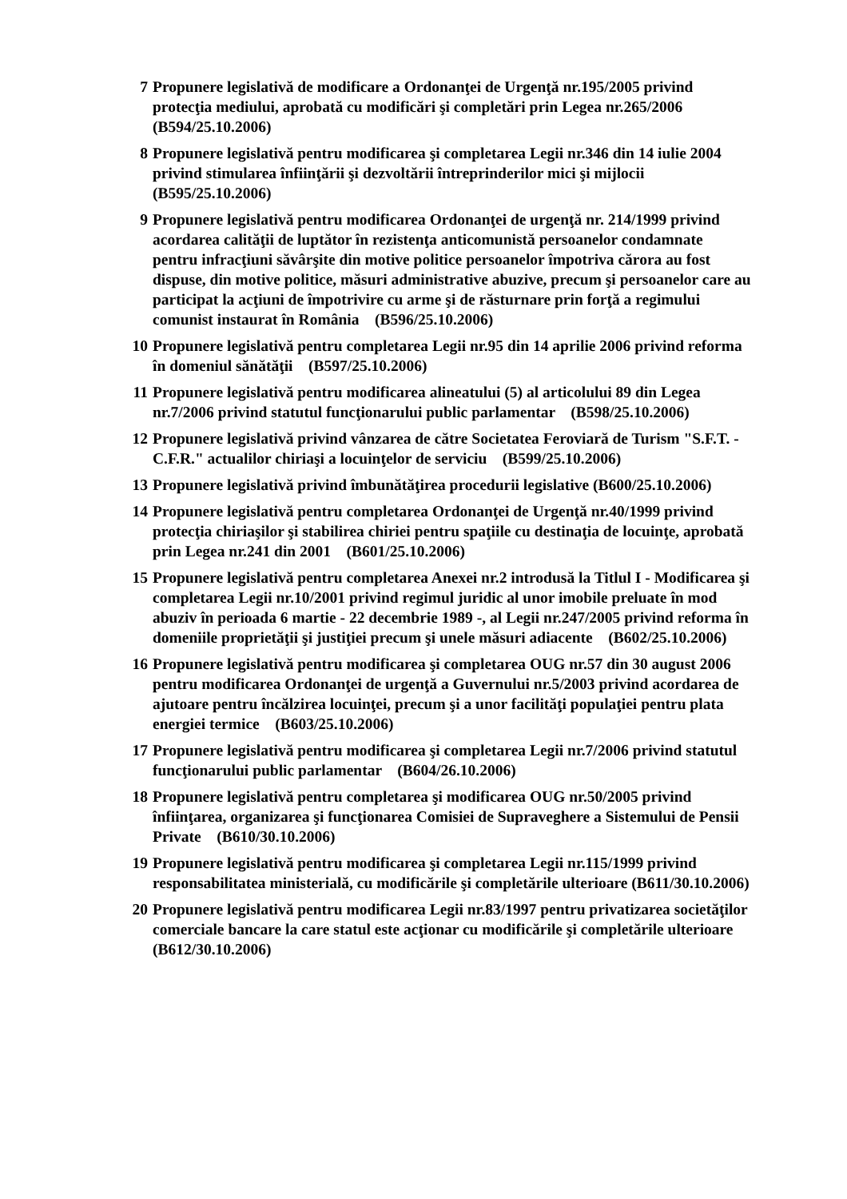7 Propunere legislativă de modificare a Ordonanţei de Urgenţă nr.195/2005 privind protecţia mediului, aprobată cu modificări şi completări prin Legea nr.265/2006 (B594/25.10.2006)
8 Propunere legislativă pentru modificarea şi completarea Legii nr.346 din 14 iulie 2004 privind stimularea înfiinţării şi dezvoltării întreprinderilor mici şi mijlocii (B595/25.10.2006)
9 Propunere legislativă pentru modificarea Ordonanţei de urgenţă nr. 214/1999 privind acordarea calităţii de luptător în rezistenţa anticomunistă persoanelor condamnate pentru infracţiuni săvârşite din motive politice persoanelor împotriva cărora au fost dispuse, din motive politice, măsuri administrative abuzive, precum şi persoanelor care au participat la acţiuni de împotrivire cu arme şi de răsturnare prin forţă a regimului comunist instaurat în România (B596/25.10.2006)
10 Propunere legislativă pentru completarea Legii nr.95 din 14 aprilie 2006 privind reforma în domeniul sănătăţii (B597/25.10.2006)
11 Propunere legislativă pentru modificarea alineatului (5) al articolului 89 din Legea nr.7/2006 privind statutul funcţionarului public parlamentar (B598/25.10.2006)
12 Propunere legislativă privind vânzarea de către Societatea Feroviară de Turism "S.F.T. - C.F.R." actualilor chiriaşi a locuinţelor de serviciu (B599/25.10.2006)
13 Propunere legislativă privind îmbunătăţirea procedurii legislative (B600/25.10.2006)
14 Propunere legislativă pentru completarea Ordonanţei de Urgenţă nr.40/1999 privind protecţia chiriaşilor şi stabilirea chiriei pentru spaţiile cu destinaţia de locuinţe, aprobată prin Legea nr.241 din 2001 (B601/25.10.2006)
15 Propunere legislativă pentru completarea Anexei nr.2 introdusă la Titlul I - Modificarea şi completarea Legii nr.10/2001 privind regimul juridic al unor imobile preluate în mod abuziv în perioada 6 martie - 22 decembrie 1989 -, al Legii nr.247/2005 privind reforma în domeniile proprietăţii şi justiţiei precum şi unele măsuri adiacente (B602/25.10.2006)
16 Propunere legislativă pentru modificarea şi completarea OUG nr.57 din 30 august 2006 pentru modificarea Ordonanţei de urgenţă a Guvernului nr.5/2003 privind acordarea de ajutoare pentru încălzirea locuinţei, precum şi a unor facilităţi populaţiei pentru plata energiei termice (B603/25.10.2006)
17 Propunere legislativă pentru modificarea şi completarea Legii nr.7/2006 privind statutul funcţionarului public parlamentar (B604/26.10.2006)
18 Propunere legislativă pentru completarea şi modificarea OUG nr.50/2005 privind înfiinţarea, organizarea şi funcţionarea Comisiei de Supraveghere a Sistemului de Pensii Private (B610/30.10.2006)
19 Propunere legislativă pentru modificarea şi completarea Legii nr.115/1999 privind responsabilitatea ministerială, cu modificările şi completările ulterioare (B611/30.10.2006)
20 Propunere legislativă pentru modificarea Legii nr.83/1997 pentru privatizarea societăţilor comerciale bancare la care statul este acţionar cu modificările şi completările ulterioare (B612/30.10.2006)